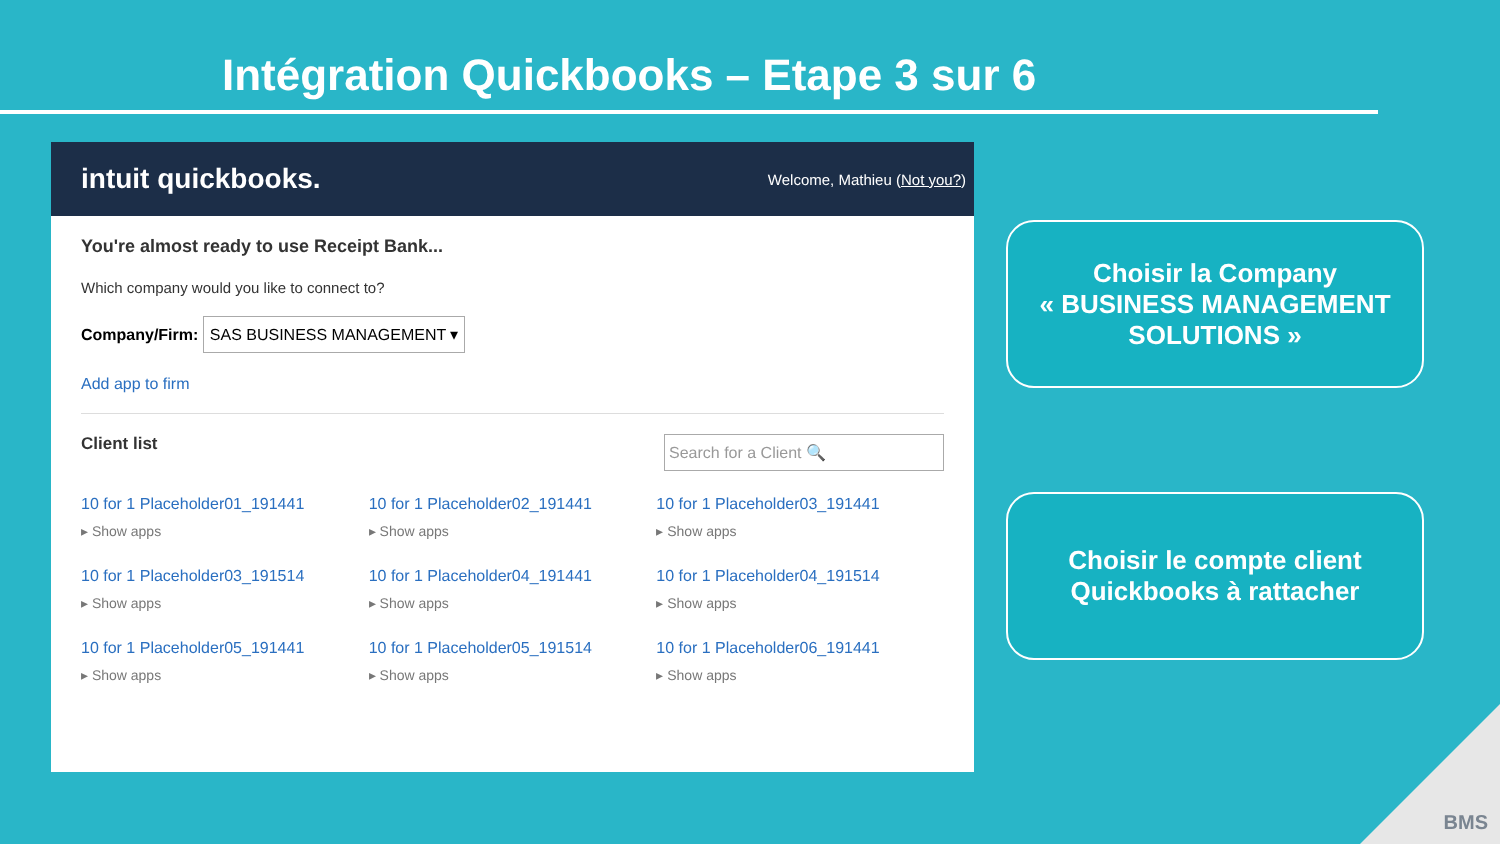Intégration Quickbooks – Etape 3 sur 6
intuit quickbooks. Welcome, Mathieu (Not you?)
You're almost ready to use Receipt Bank...
Which company would you like to connect to?
Company/Firm: SAS BUSINESS MANAGEMENT ▾
Add app to firm
Client list Search for a Client 🔍
10 for 1 Placeholder01_191441
▸ Show apps
10 for 1 Placeholder02_191441
▸ Show apps
10 for 1 Placeholder03_191441
▸ Show apps
10 for 1 Placeholder03_191514
▸ Show apps
10 for 1 Placeholder04_191441
▸ Show apps
10 for 1 Placeholder04_191514
▸ Show apps
10 for 1 Placeholder05_191441
▸ Show apps
10 for 1 Placeholder05_191514
▸ Show apps
10 for 1 Placeholder06_191441
▸ Show apps
Choisir la Company
« BUSINESS MANAGEMENT SOLUTIONS »
Choisir le compte client
Quickbooks à rattacher
BMS